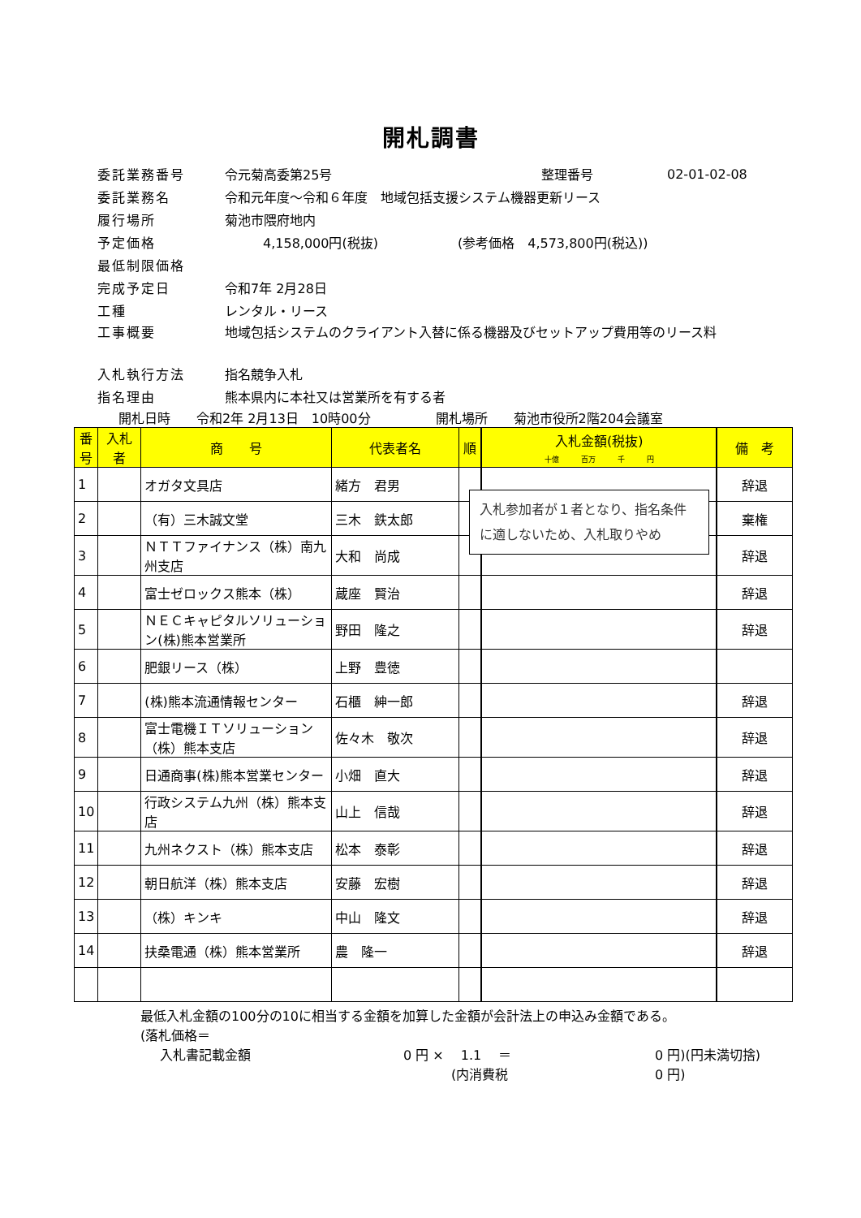開札調書
委託業務番号 令元菊高委第25号 整理番号 02-01-02-08
委託業務名 令和元年度～令和６年度　地域包括支援システム機器更新リース
履行場所 菊池市隈府地内
予定価格 4,158,000円(税抜) (参考価格　4,573,800円(税込))
最低制限価格
完成予定日 令和7年 2月28日
工種 レンタル・リース
工事概要 地域包括システムのクライアント入替に係る機器及びセットアップ費用等のリース料
入札執行方法 指名競争入札
指名理由 熊本県内に本社又は営業所を有する者
開札日時　　令和2年 2月13日　10時00分 開札場所　　菊池市役所2階204会議室
| 番号 | 入札者 | 商 号 | 代表者名 | 順 | 入札金額(税抜) 十億 百万 千 円 | 備 考 |
| --- | --- | --- | --- | --- | --- | --- |
| 1 | | オガタ文具店 | 緒方 君男 | | | 辞退 |
| 2 | | （有）三木誠文堂 | 三木 鉄太郎 | | | 棄権 |
| 3 | | ＮＴＴファイナンス（株）南九州支店 | 大和 尚成 | | | 辞退 |
| 4 | | 富士ゼロックス熊本（株） | 蔵座 賢治 | | | 辞退 |
| 5 | | ＮＥＣキャピタルソリューション(株)熊本営業所 | 野田 隆之 | | | 辞退 |
| 6 | | 肥銀リース（株） | 上野 豊徳 | | | |
| 7 | | (株)熊本流通情報センター | 石櫃 紳一郎 | | | 辞退 |
| 8 | | 富士電機ＩＴソリューション（株）熊本支店 | 佐々木 敬次 | | | 辞退 |
| 9 | | 日通商事(株)熊本営業センター | 小畑 直大 | | | 辞退 |
| 10 | | 行政システム九州（株）熊本支店 | 山上 信哉 | | | 辞退 |
| 11 | | 九州ネクスト（株）熊本支店 | 松本 泰彰 | | | 辞退 |
| 12 | | 朝日航洋（株）熊本支店 | 安藤 宏樹 | | | 辞退 |
| 13 | | （株）キンキ | 中山 隆文 | | | 辞退 |
| 14 | | 扶桑電通（株）熊本営業所 | 農 隆一 | | | 辞退 |
入札参加者が１者となり、指名条件に適しないため、入札取りやめ
最低入札金額の100分の10に相当する金額を加算した金額が会計法上の申込み金額である。
(落札価格＝
入札書記載金額 0 円 ×　 1.1　 ＝ 0 円)(円未満切捨)
(内消費税 0 円)